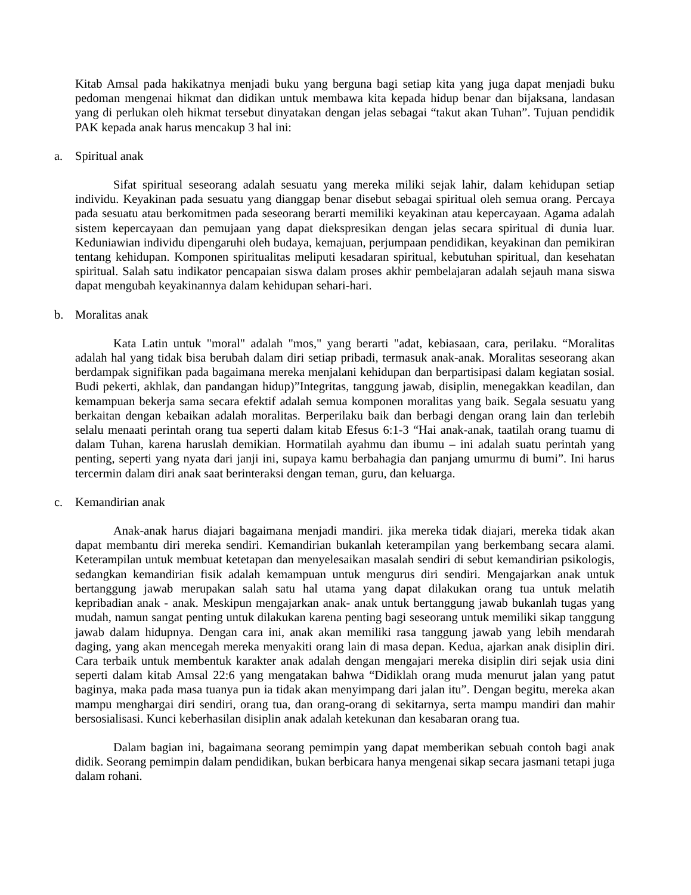Kitab Amsal pada hakikatnya menjadi buku yang berguna bagi setiap kita yang juga dapat menjadi buku pedoman mengenai hikmat dan didikan untuk membawa kita kepada hidup benar dan bijaksana, landasan yang di perlukan oleh hikmat tersebut dinyatakan dengan jelas sebagai “takut akan Tuhan”. Tujuan pendidik PAK kepada anak harus mencakup 3 hal ini:
a. Spiritual anak
Sifat spiritual seseorang adalah sesuatu yang mereka miliki sejak lahir, dalam kehidupan setiap individu. Keyakinan pada sesuatu yang dianggap benar disebut sebagai spiritual oleh semua orang. Percaya pada sesuatu atau berkomitmen pada seseorang berarti memiliki keyakinan atau kepercayaan. Agama adalah sistem kepercayaan dan pemujaan yang dapat diekspresikan dengan jelas secara spiritual di dunia luar. Keduniawian individu dipengaruhi oleh budaya, kemajuan, perjumpaan pendidikan, keyakinan dan pemikiran tentang kehidupan. Komponen spiritualitas meliputi kesadaran spiritual, kebutuhan spiritual, dan kesehatan spiritual. Salah satu indikator pencapaian siswa dalam proses akhir pembelajaran adalah sejauh mana siswa dapat mengubah keyakinannya dalam kehidupan sehari-hari.
b. Moralitas anak
Kata Latin untuk "moral" adalah "mos," yang berarti "adat, kebiasaan, cara, perilaku. “Moralitas adalah hal yang tidak bisa berubah dalam diri setiap pribadi, termasuk anak-anak. Moralitas seseorang akan berdampak signifikan pada bagaimana mereka menjalani kehidupan dan berpartisipasi dalam kegiatan sosial. Budi pekerti, akhlak, dan pandangan hidup)”Integritas, tanggung jawab, disiplin, menegakkan keadilan, dan kemampuan bekerja sama secara efektif adalah semua komponen moralitas yang baik. Segala sesuatu yang berkaitan dengan kebaikan adalah moralitas. Berperilaku baik dan berbagi dengan orang lain dan terlebih selalu menaati perintah orang tua seperti dalam kitab Efesus 6:1-3 “Hai anak-anak, taatilah orang tuamu di dalam Tuhan, karena haruslah demikian. Hormatilah ayahmu dan ibumu – ini adalah suatu perintah yang penting, seperti yang nyata dari janji ini, supaya kamu berbahagia dan panjang umurmu di bumi”. Ini harus tercermin dalam diri anak saat berinteraksi dengan teman, guru, dan keluarga.
c. Kemandirian anak
Anak-anak harus diajari bagaimana menjadi mandiri. jika mereka tidak diajari, mereka tidak akan dapat membantu diri mereka sendiri. Kemandirian bukanlah keterampilan yang berkembang secara alami. Keterampilan untuk membuat ketetapan dan menyelesaikan masalah sendiri di sebut kemandirian psikologis, sedangkan kemandirian fisik adalah kemampuan untuk mengurus diri sendiri. Mengajarkan anak untuk bertanggung jawab merupakan salah satu hal utama yang dapat dilakukan orang tua untuk melatih kepribadian anak - anak. Meskipun mengajarkan anak- anak untuk bertanggung jawab bukanlah tugas yang mudah, namun sangat penting untuk dilakukan karena penting bagi seseorang untuk memiliki sikap tanggung jawab dalam hidupnya. Dengan cara ini, anak akan memiliki rasa tanggung jawab yang lebih mendarah daging, yang akan mencegah mereka menyakiti orang lain di masa depan. Kedua, ajarkan anak disiplin diri. Cara terbaik untuk membentuk karakter anak adalah dengan mengajari mereka disiplin diri sejak usia dini seperti dalam kitab Amsal 22:6 yang mengatakan bahwa “Didiklah orang muda menurut jalan yang patut baginya, maka pada masa tuanya pun ia tidak akan menyimpang dari jalan itu”. Dengan begitu, mereka akan mampu menghargai diri sendiri, orang tua, dan orang-orang di sekitarnya, serta mampu mandiri dan mahir bersosialisasi. Kunci keberhasilan disiplin anak adalah ketekunan dan kesabaran orang tua.
Dalam bagian ini, bagaimana seorang pemimpin yang dapat memberikan sebuah contoh bagi anak didik. Seorang pemimpin dalam pendidikan, bukan berbicara hanya mengenai sikap secara jasmani tetapi juga dalam rohani.